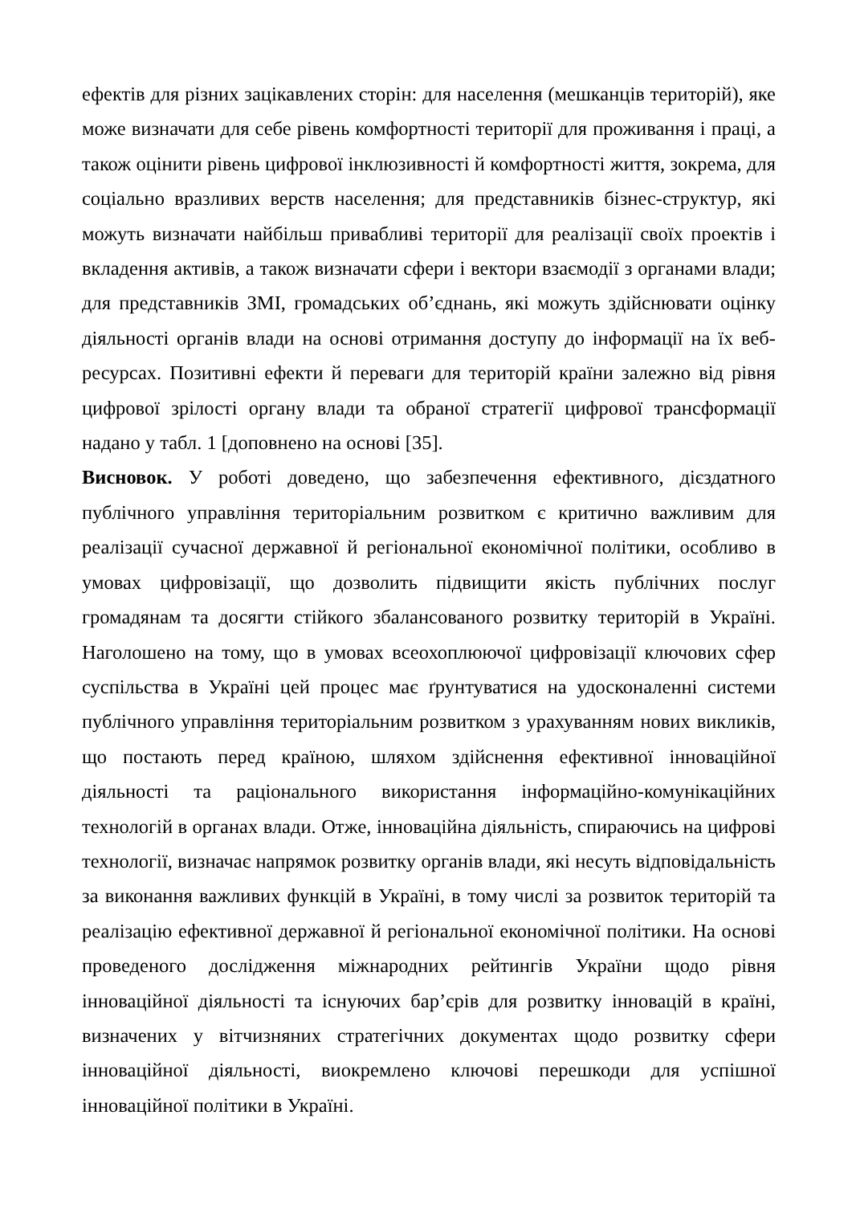ефектів для різних зацікавлених сторін: для населення (мешканців територій), яке може визначати для себе рівень комфортності території для проживання і праці, а також оцінити рівень цифрової інклюзивності й комфортності життя, зокрема, для соціально вразливих верств населення; для представників бізнес-структур, які можуть визначати найбільш привабливі території для реалізації своїх проектів і вкладення активів, а також визначати сфери і вектори взаємодії з органами влади; для представників ЗМІ, громадських об’єднань, які можуть здійснювати оцінку діяльності органів влади на основі отримання доступу до інформації на їх веб-ресурсах. Позитивні ефекти й переваги для територій країни залежно від рівня цифрової зрілості органу влади та обраної стратегії цифрової трансформації надано у табл. 1 [доповнено на основі [35].
Висновок. У роботі доведено, що забезпечення ефективного, дієздатного публічного управління територіальним розвитком є критично важливим для реалізації сучасної державної й регіональної економічної політики, особливо в умовах цифровізації, що дозволить підвищити якість публічних послуг громадянам та досягти стійкого збалансованого розвитку територій в Україні. Наголошено на тому, що в умовах всеохоплюючої цифровізації ключових сфер суспільства в Україні цей процес має ґрунтуватися на удосконаленні системи публічного управління територіальним розвитком з урахуванням нових викликів, що постають перед країною, шляхом здійснення ефективної інноваційної діяльності та раціонального використання інформаційно-комунікаційних технологій в органах влади. Отже, інноваційна діяльність, спираючись на цифрові технології, визначає напрямок розвитку органів влади, які несуть відповідальність за виконання важливих функцій в Україні, в тому числі за розвиток територій та реалізацію ефективної державної й регіональної економічної політики. На основі проведеного дослідження міжнародних рейтингів України щодо рівня інноваційної діяльності та існуючих бар’єрів для розвитку інновацій в країні, визначених у вітчизняних стратегічних документах щодо розвитку сфери інноваційної діяльності, виокремлено ключові перешкоди для успішної інноваційної політики в Україні.